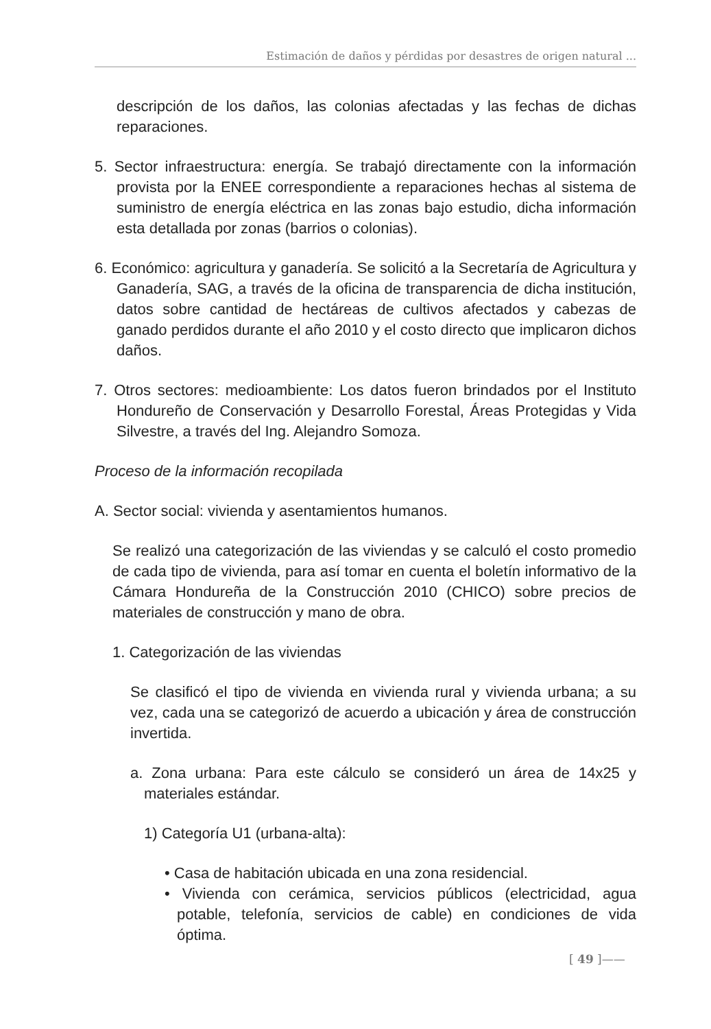Estimación de daños y pérdidas por desastres de origen natural ...
descripción de los daños, las colonias afectadas y las fechas de dichas reparaciones.
5. Sector infraestructura: energía. Se trabajó directamente con la información provista por la ENEE correspondiente a reparaciones hechas al sistema de suministro de energía eléctrica en las zonas bajo estudio, dicha información esta detallada por zonas (barrios o colonias).
6. Económico: agricultura y ganadería. Se solicitó a la Secretaría de Agricultura y Ganadería, SAG, a través de la oficina de transparencia de dicha institución, datos sobre cantidad de hectáreas de cultivos afectados y cabezas de ganado perdidos durante el año 2010 y el costo directo que implicaron dichos daños.
7. Otros sectores: medioambiente: Los datos fueron brindados por el Instituto Hondureño de Conservación y Desarrollo Forestal, Áreas Protegidas y Vida Silvestre, a través del Ing. Alejandro Somoza.
Proceso de la información recopilada
A. Sector social: vivienda y asentamientos humanos.
Se realizó una categorización de las viviendas y se calculó el costo promedio de cada tipo de vivienda, para así tomar en cuenta el boletín informativo de la Cámara Hondureña de la Construcción 2010 (CHICO) sobre precios de materiales de construcción y mano de obra.
1. Categorización de las viviendas
Se clasificó el tipo de vivienda en vivienda rural y vivienda urbana; a su vez, cada una se categorizó de acuerdo a ubicación y área de construcción invertida.
a. Zona urbana: Para este cálculo se consideró un área de 14x25 y materiales estándar.
1) Categoría U1 (urbana-alta):
• Casa de habitación ubicada en una zona residencial.
• Vivienda con cerámica, servicios públicos (electricidad, agua potable, telefonía, servicios de cable) en condiciones de vida óptima.
[ 49 ]——